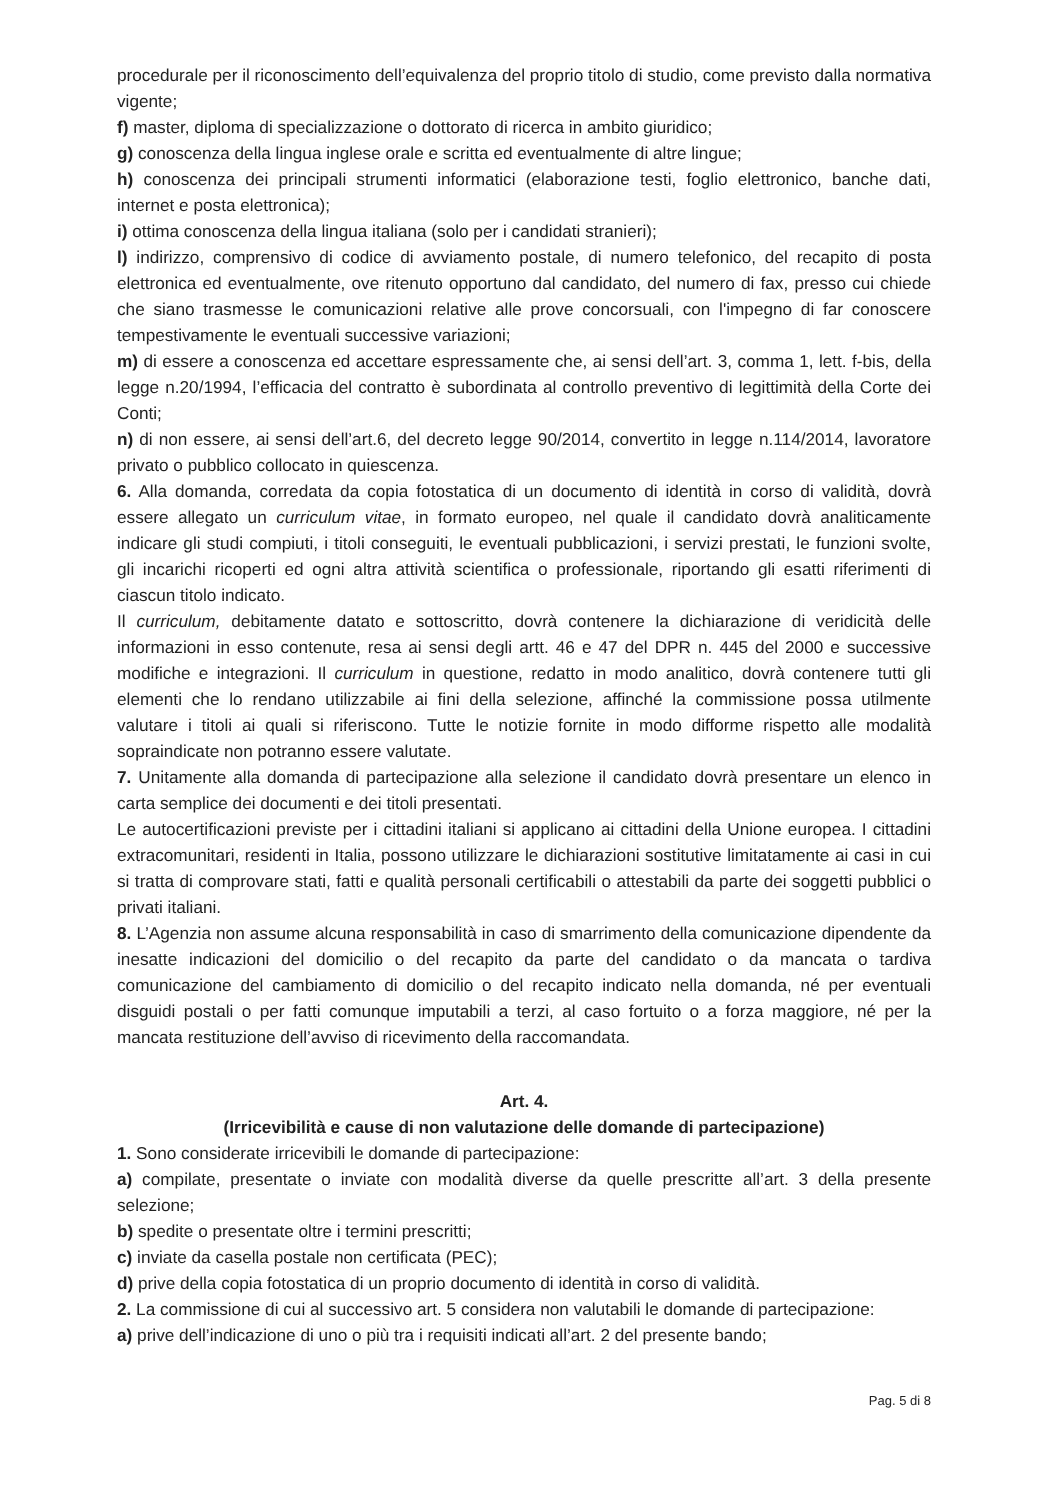procedurale per il riconoscimento dell’equivalenza del proprio titolo di studio, come previsto dalla normativa vigente;
f) master, diploma di specializzazione o dottorato di ricerca in ambito giuridico;
g) conoscenza della lingua inglese orale e scritta ed eventualmente di altre lingue;
h) conoscenza dei principali strumenti informatici (elaborazione testi, foglio elettronico, banche dati, internet e posta elettronica);
i) ottima conoscenza della lingua italiana (solo per i candidati stranieri);
l) indirizzo, comprensivo di codice di avviamento postale, di numero telefonico, del recapito di posta elettronica ed eventualmente, ove ritenuto opportuno dal candidato, del numero di fax, presso cui chiede che siano trasmesse le comunicazioni relative alle prove concorsuali, con l'impegno di far conoscere tempestivamente le eventuali successive variazioni;
m) di essere a conoscenza ed accettare espressamente che, ai sensi dell’art. 3, comma 1, lett. f-bis, della legge n.20/1994, l’efficacia del contratto è subordinata al controllo preventivo di legittimità della Corte dei Conti;
n) di non essere, ai sensi dell’art.6, del decreto legge 90/2014, convertito in legge n.114/2014, lavoratore privato o pubblico collocato in quiescenza.
6. Alla domanda, corredata da copia fotostatica di un documento di identità in corso di validità, dovrà essere allegato un curriculum vitae, in formato europeo, nel quale il candidato dovrà analiticamente indicare gli studi compiuti, i titoli conseguiti, le eventuali pubblicazioni, i servizi prestati, le funzioni svolte, gli incarichi ricoperti ed ogni altra attività scientifica o professionale, riportando gli esatti riferimenti di ciascun titolo indicato.
Il curriculum, debitamente datato e sottoscritto, dovrà contenere la dichiarazione di veridicità delle informazioni in esso contenute, resa ai sensi degli artt. 46 e 47 del DPR n. 445 del 2000 e successive modifiche e integrazioni. Il curriculum in questione, redatto in modo analitico, dovrà contenere tutti gli elementi che lo rendano utilizzabile ai fini della selezione, affinché la commissione possa utilmente valutare i titoli ai quali si riferiscono. Tutte le notizie fornite in modo difforme rispetto alle modalità sopraindicate non potranno essere valutate.
7. Unitamente alla domanda di partecipazione alla selezione il candidato dovrà presentare un elenco in carta semplice dei documenti e dei titoli presentati.
Le autocertificazioni previste per i cittadini italiani si applicano ai cittadini della Unione europea. I cittadini extracomunitari, residenti in Italia, possono utilizzare le dichiarazioni sostitutive limitatamente ai casi in cui si tratta di comprovare stati, fatti e qualità personali certificabili o attestabili da parte dei soggetti pubblici o privati italiani.
8. L’Agenzia non assume alcuna responsabilità in caso di smarrimento della comunicazione dipendente da inesatte indicazioni del domicilio o del recapito da parte del candidato o da mancata o tardiva comunicazione del cambiamento di domicilio o del recapito indicato nella domanda, né per eventuali disguidi postali o per fatti comunque imputabili a terzi, al caso fortuito o a forza maggiore, né per la mancata restituzione dell’avviso di ricevimento della raccomandata.
Art. 4.
(Irricevibilità e cause di non valutazione delle domande di partecipazione)
1. Sono considerate irricevibili le domande di partecipazione:
a) compilate, presentate o inviate con modalità diverse da quelle prescritte all’art. 3 della presente selezione;
b) spedite o presentate oltre i termini prescritti;
c) inviate da casella postale non certificata (PEC);
d) prive della copia fotostatica di un proprio documento di identità in corso di validità.
2. La commissione di cui al successivo art. 5 considera non valutabili le domande di partecipazione:
a) prive dell’indicazione di uno o più tra i requisiti indicati all’art. 2 del presente bando;
Pag. 5 di 8